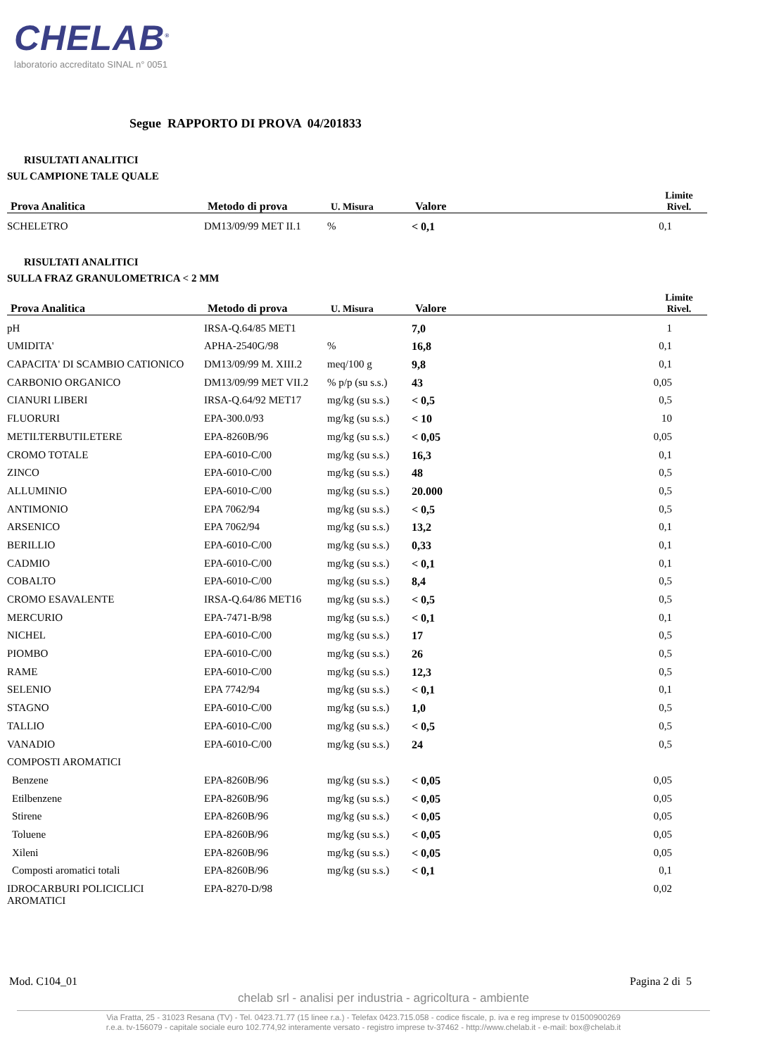CHELAB<sup>®</sup>
laboratorio accreditato SINAL n° 0051
Segue RAPPORTO DI PROVA 04/201833
RISULTATI ANALITICI
SUL CAMPIONE TALE QUALE
| Prova Analitica | Metodo di prova | U. Misura | Valore | Limite Rivel. |
| --- | --- | --- | --- | --- |
| SCHELETRO | DM13/09/99 MET II.1 | % | < 0,1 | 0,1 |
RISULTATI ANALITICI
SULLA FRAZ GRANULOMETRICA < 2 MM
| Prova Analitica | Metodo di prova | U. Misura | Valore | Limite Rivel. |
| --- | --- | --- | --- | --- |
| pH | IRSA-Q.64/85 MET1 | | 7,0 | 1 |
| UMIDITA' | APHA-2540G/98 | % | 16,8 | 0,1 |
| CAPACITA' DI SCAMBIO CATIONICO | DM13/09/99 M. XIII.2 | meq/100 g | 9,8 | 0,1 |
| CARBONIO ORGANICO | DM13/09/99 MET VII.2 | % p/p (su s.s.) | 43 | 0,05 |
| CIANURI LIBERI | IRSA-Q.64/92 MET17 | mg/kg (su s.s.) | < 0,5 | 0,5 |
| FLUORURI | EPA-300.0/93 | mg/kg (su s.s.) | < 10 | 10 |
| METILTERBUTILETERE | EPA-8260B/96 | mg/kg (su s.s.) | < 0,05 | 0,05 |
| CROMO TOTALE | EPA-6010-C/00 | mg/kg (su s.s.) | 16,3 | 0,1 |
| ZINCO | EPA-6010-C/00 | mg/kg (su s.s.) | 48 | 0,5 |
| ALLUMINIO | EPA-6010-C/00 | mg/kg (su s.s.) | 20.000 | 0,5 |
| ANTIMONIO | EPA 7062/94 | mg/kg (su s.s.) | < 0,5 | 0,5 |
| ARSENICO | EPA 7062/94 | mg/kg (su s.s.) | 13,2 | 0,1 |
| BERILLIO | EPA-6010-C/00 | mg/kg (su s.s.) | 0,33 | 0,1 |
| CADMIO | EPA-6010-C/00 | mg/kg (su s.s.) | < 0,1 | 0,1 |
| COBALTO | EPA-6010-C/00 | mg/kg (su s.s.) | 8,4 | 0,5 |
| CROMO ESAVALENTE | IRSA-Q.64/86 MET16 | mg/kg (su s.s.) | < 0,5 | 0,5 |
| MERCURIO | EPA-7471-B/98 | mg/kg (su s.s.) | < 0,1 | 0,1 |
| NICHEL | EPA-6010-C/00 | mg/kg (su s.s.) | 17 | 0,5 |
| PIOMBO | EPA-6010-C/00 | mg/kg (su s.s.) | 26 | 0,5 |
| RAME | EPA-6010-C/00 | mg/kg (su s.s.) | 12,3 | 0,5 |
| SELENIO | EPA 7742/94 | mg/kg (su s.s.) | < 0,1 | 0,1 |
| STAGNO | EPA-6010-C/00 | mg/kg (su s.s.) | 1,0 | 0,5 |
| TALLIO | EPA-6010-C/00 | mg/kg (su s.s.) | < 0,5 | 0,5 |
| VANADIO | EPA-6010-C/00 | mg/kg (su s.s.) | 24 | 0,5 |
| COMPOSTI AROMATICI | | | | |
| Benzene | EPA-8260B/96 | mg/kg (su s.s.) | < 0,05 | 0,05 |
| Etilbenzene | EPA-8260B/96 | mg/kg (su s.s.) | < 0,05 | 0,05 |
| Stirene | EPA-8260B/96 | mg/kg (su s.s.) | < 0,05 | 0,05 |
| Toluene | EPA-8260B/96 | mg/kg (su s.s.) | < 0,05 | 0,05 |
| Xileni | EPA-8260B/96 | mg/kg (su s.s.) | < 0,05 | 0,05 |
| Composti aromatici totali | EPA-8260B/96 | mg/kg (su s.s.) | < 0,1 | 0,1 |
| IDROCARBURI POLICICLICI AROMATICI | EPA-8270-D/98 | | | 0,02 |
Mod. C104_01 Pagina 2 di 5
chelab srl - analisi per industria - agricoltura - ambiente
Via Fratta, 25 - 31023 Resana (TV) - Tel. 0423.71.77 (15 linee r.a.) - Telefax 0423.715.058 - codice fiscale, p. iva e reg imprese tv 01500900269
r.e.a. tv-156079 - capitale sociale euro 102.774,92 interamente versato - registro imprese tv-37462 - http://www.chelab.it - e-mail: box@chelab.it